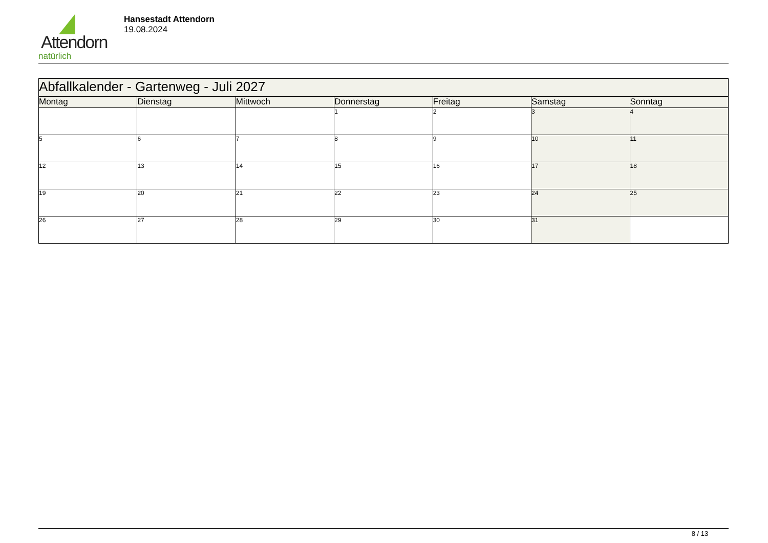Attendorn
natürlich
Hansestadt Attendorn
19.08.2024
| Abfallkalender - Gartenweg - Juli 2027 | | | | | | |
| Montag | Dienstag | Mittwoch | Donnerstag | Freitag | Samstag | Sonntag |
| | | | 1 | 2 | 3 | 4 |
| 5 | 6 | 7 | 8 | 9 | 10 | 11 |
| 12 | 13 | 14 | 15 | 16 | 17 | 18 |
| 19 | 20 | 21 | 22 | 23 | 24 | 25 |
| 26 | 27 | 28 | 29 | 30 | 31 | |
8 / 13